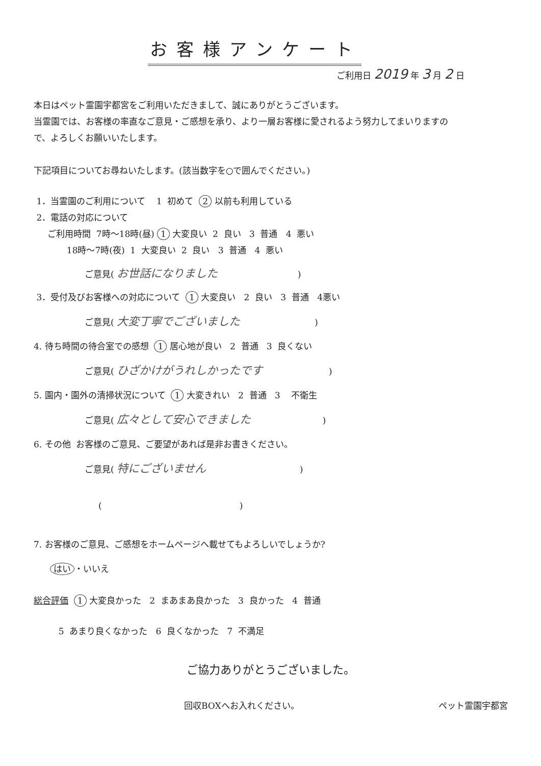お客様アンケート
ご利用日 2019 年 3 月 2 日
本日はペット霊園宇都宮をご利用いただきまして、誠にありがとうございます。
当霊園では、お客様の率直なご意見・ご感想を承り、より一層お客様に愛されるよう努力してまいりますの
で、よろしくお願いいたします。
下記項目についてお尋ねいたします。(該当数字を○で囲んでください。)
1．当霊園のご利用について 1 初めて 2 以前も利用している
2．電話の対応について
ご利用時間 7時～18時(昼) 1 大変良い 2 良い 3 普通 4 悪い
18時～7時(夜) 1 大変良い 2 良い 3 普通 4 悪い
ご意見( お世話になりました )
3．受付及びお客様への対応について 1 大変良い 2 良い 3 普通 4悪い
ご意見( 大変丁寧でございました )
4. 待ち時間の待合室での感想 1 居心地が良い 2 普通 3 良くない
ご意見( ひざかけがうれしかったです )
5. 園内・園外の清掃状況について 1 大変きれい 2 普通 3 不衛生
ご意見( 広々として安心できました )
6. その他 お客様のご意見、ご要望があれば是非お書きください。
ご意見( 特にございません )
( )
7. お客様のご意見、ご感想をホームページへ載せてもよろしいでしょうか?
はい ・いいえ
総合評価 1 大変良かった 2 まあまあ良かった 3 良かった 4 普通
5 あまり良くなかった 6 良くなかった 7 不満足
ご協力ありがとうございました。
回収BOXへお入れください。 ペット霊園宇都宮